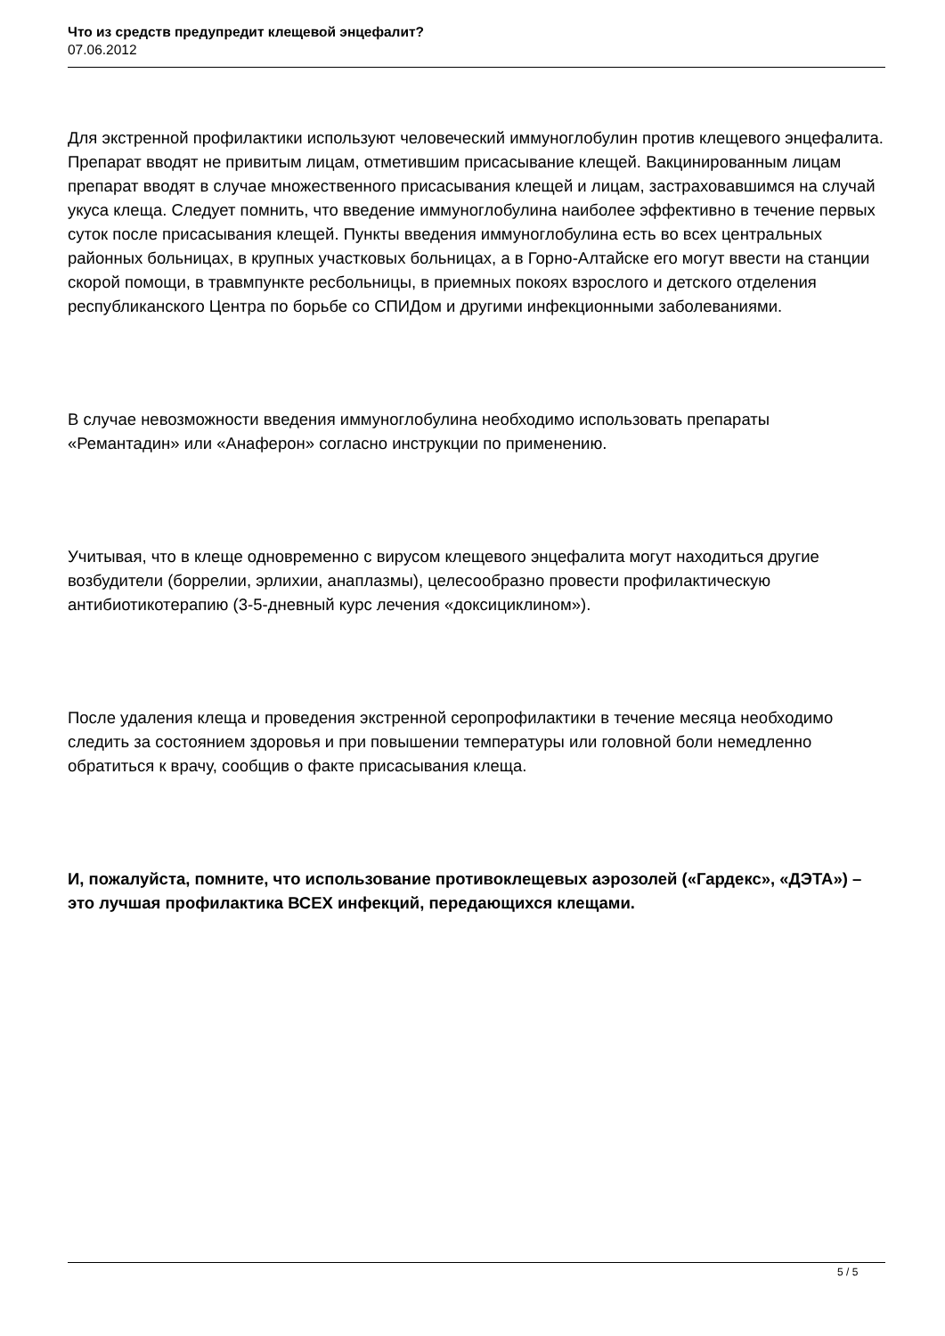Что из средств предупредит клещевой энцефалит?
07.06.2012
Для экстренной профилактики используют человеческий иммуноглобулин против клещевого энцефалита. Препарат вводят не привитым лицам, отметившим присасывание клещей. Вакцинированным лицам препарат вводят в случае множественного присасывания клещей и лицам, застраховавшимся на случай укуса клеща. Следует помнить, что введение иммуноглобулина наиболее эффективно в течение первых суток после присасывания клещей. Пункты введения иммуноглобулина есть во всех центральных районных больницах, в крупных участковых больницах, а в Горно-Алтайске его могут ввести на станции скорой помощи, в травмпункте ресбольницы, в приемных покоях взрослого и детского отделения республиканского Центра по борьбе со СПИДом и другими инфекционными заболеваниями.
В случае невозможности введения иммуноглобулина необходимо использовать препараты «Ремантадин» или «Анаферон» согласно инструкции по применению.
Учитывая, что в клеще одновременно с вирусом клещевого энцефалита могут находиться другие возбудители (боррелии, эрлихии, анаплазмы), целесообразно провести профилактическую антибиотикотерапию (3-5-дневный курс лечения «доксициклином»).
После удаления клеща и проведения экстренной серопрофилактики в течение месяца необходимо следить за состоянием здоровья и при повышении температуры или головной боли немедленно обратиться к врачу, сообщив о факте присасывания клеща.
И, пожалуйста, помните, что использование противоклещевых аэрозолей («Гардекс», «ДЭТА») – это лучшая профилактика ВСЕХ инфекций, передающихся клещами.
5 / 5